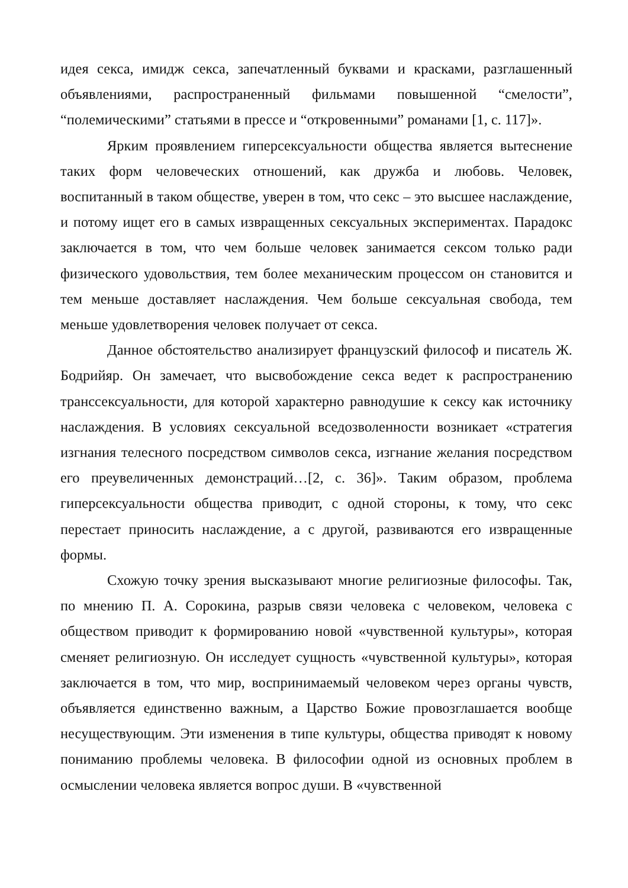идея секса, имидж секса, запечатленный буквами и красками, разглашенный объявлениями, распространенный фильмами повышенной “смелости”, “полемическими” статьями в прессе и “откровенными” романами [1, с. 117]».
Ярким проявлением гиперсексуальности общества является вытеснение таких форм человеческих отношений, как дружба и любовь. Человек, воспитанный в таком обществе, уверен в том, что секс – это высшее наслаждение, и потому ищет его в самых извращенных сексуальных экспериментах. Парадокс заключается в том, что чем больше человек занимается сексом только ради физического удовольствия, тем более механическим процессом он становится и тем меньше доставляет наслаждения. Чем больше сексуальная свобода, тем меньше удовлетворения человек получает от секса.
Данное обстоятельство анализирует французский философ и писатель Ж. Бодрийяр. Он замечает, что высвобождение секса ведет к распространению транссексуальности, для которой характерно равнодушие к сексу как источнику наслаждения. В условиях сексуальной вседозволенности возникает «стратегия изгнания телесного посредством символов секса, изгнание желания посредством его преувеличенных демонстраций…[2, с. 36]». Таким образом, проблема гиперсексуальности общества приводит, с одной стороны, к тому, что секс перестает приносить наслаждение, а с другой, развиваются его извращенные формы.
Схожую точку зрения высказывают многие религиозные философы. Так, по мнению П. А. Сорокина, разрыв связи человека с человеком, человека с обществом приводит к формированию новой «чувственной культуры», которая сменяет религиозную. Он исследует сущность «чувственной культуры», которая заключается в том, что мир, воспринимаемый человеком через органы чувств, объявляется единственно важным, а Царство Божие провозглашается вообще несуществующим. Эти изменения в типе культуры, общества приводят к новому пониманию проблемы человека. В философии одной из основных проблем в осмыслении человека является вопрос души. В «чувственной